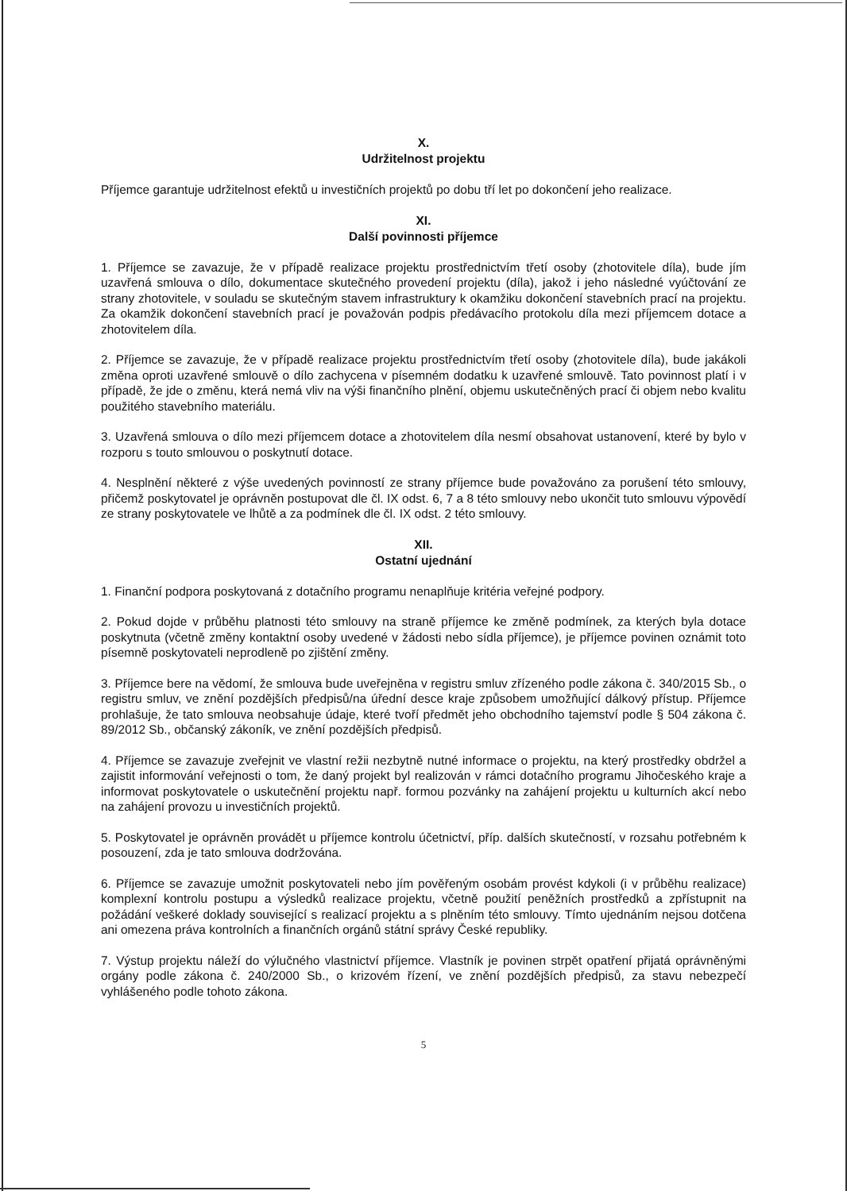X.
Udržitelnost projektu
Příjemce garantuje udržitelnost efektů u investičních projektů po dobu tří let po dokončení jeho realizace.
XI.
Další povinnosti příjemce
1. Příjemce se zavazuje, že v případě realizace projektu prostřednictvím třetí osoby (zhotovitele díla), bude jím uzavřená smlouva o dílo, dokumentace skutečného provedení projektu (díla), jakož i jeho následné vyúčtování ze strany zhotovitele, v souladu se skutečným stavem infrastruktury k okamžiku dokončení stavebních prací na projektu. Za okamžik dokončení stavebních prací je považován podpis předávacího protokolu díla mezi příjemcem dotace a zhotovitelem díla.
2. Příjemce se zavazuje, že v případě realizace projektu prostřednictvím třetí osoby (zhotovitele díla), bude jakákoli změna oproti uzavřené smlouvě o dílo zachycena v písemném dodatku k uzavřené smlouvě. Tato povinnost platí i v případě, že jde o změnu, která nemá vliv na výši finančního plnění, objemu uskutečněných prací či objem nebo kvalitu použitého stavebního materiálu.
3. Uzavřená smlouva o dílo mezi příjemcem dotace a zhotovitelem díla nesmí obsahovat ustanovení, které by bylo v rozporu s touto smlouvou o poskytnutí dotace.
4. Nesplnění některé z výše uvedených povinností ze strany příjemce bude považováno za porušení této smlouvy, přičemž poskytovatel je oprávněn postupovat dle čl. IX odst. 6, 7 a 8 této smlouvy nebo ukončit tuto smlouvu výpovědí ze strany poskytovatele ve lhůtě a za podmínek dle čl. IX odst. 2 této smlouvy.
XII.
Ostatní ujednání
1. Finanční podpora poskytovaná z dotačního programu nenaplňuje kritéria veřejné podpory.
2. Pokud dojde v průběhu platnosti této smlouvy na straně příjemce ke změně podmínek, za kterých byla dotace poskytnuta (včetně změny kontaktní osoby uvedené v žádosti nebo sídla příjemce), je příjemce povinen oznámit toto písemně poskytovateli neprodleně po zjištění změny.
3. Příjemce bere na vědomí, že smlouva bude uveřejněna v registru smluv zřízeného podle zákona č. 340/2015 Sb., o registru smluv, ve znění pozdějších předpisů/na úřední desce kraje způsobem umožňující dálkový přístup. Příjemce prohlašuje, že tato smlouva neobsahuje údaje, které tvoří předmět jeho obchodního tajemství podle § 504 zákona č. 89/2012 Sb., občanský zákoník, ve znění pozdějších předpisů.
4. Příjemce se zavazuje zveřejnit ve vlastní režii nezbytně nutné informace o projektu, na který prostředky obdržel a zajistit informování veřejnosti o tom, že daný projekt byl realizován v rámci dotačního programu Jihočeského kraje a informovat poskytovatele o uskutečnění projektu např. formou pozvánky na zahájení projektu u kulturních akcí nebo na zahájení provozu u investičních projektů.
5. Poskytovatel je oprávněn provádět u příjemce kontrolu účetnictví, příp. dalších skutečností, v rozsahu potřebném k posouzení, zda je tato smlouva dodržována.
6. Příjemce se zavazuje umožnit poskytovateli nebo jím pověřeným osobám provést kdykoli (i v průběhu realizace) komplexní kontrolu postupu a výsledků realizace projektu, včetně použití peněžních prostředků a zpřístupnit na požádání veškeré doklady související s realizací projektu a s plněním této smlouvy. Tímto ujednáním nejsou dotčena ani omezena práva kontrolních a finančních orgánů státní správy České republiky.
7. Výstup projektu náleží do výlučného vlastnictví příjemce. Vlastník je povinen strpět opatření přijatá oprávněnými orgány podle zákona č. 240/2000 Sb., o krizovém řízení, ve znění pozdějších předpisů, za stavu nebezpečí vyhlášeného podle tohoto zákona.
5